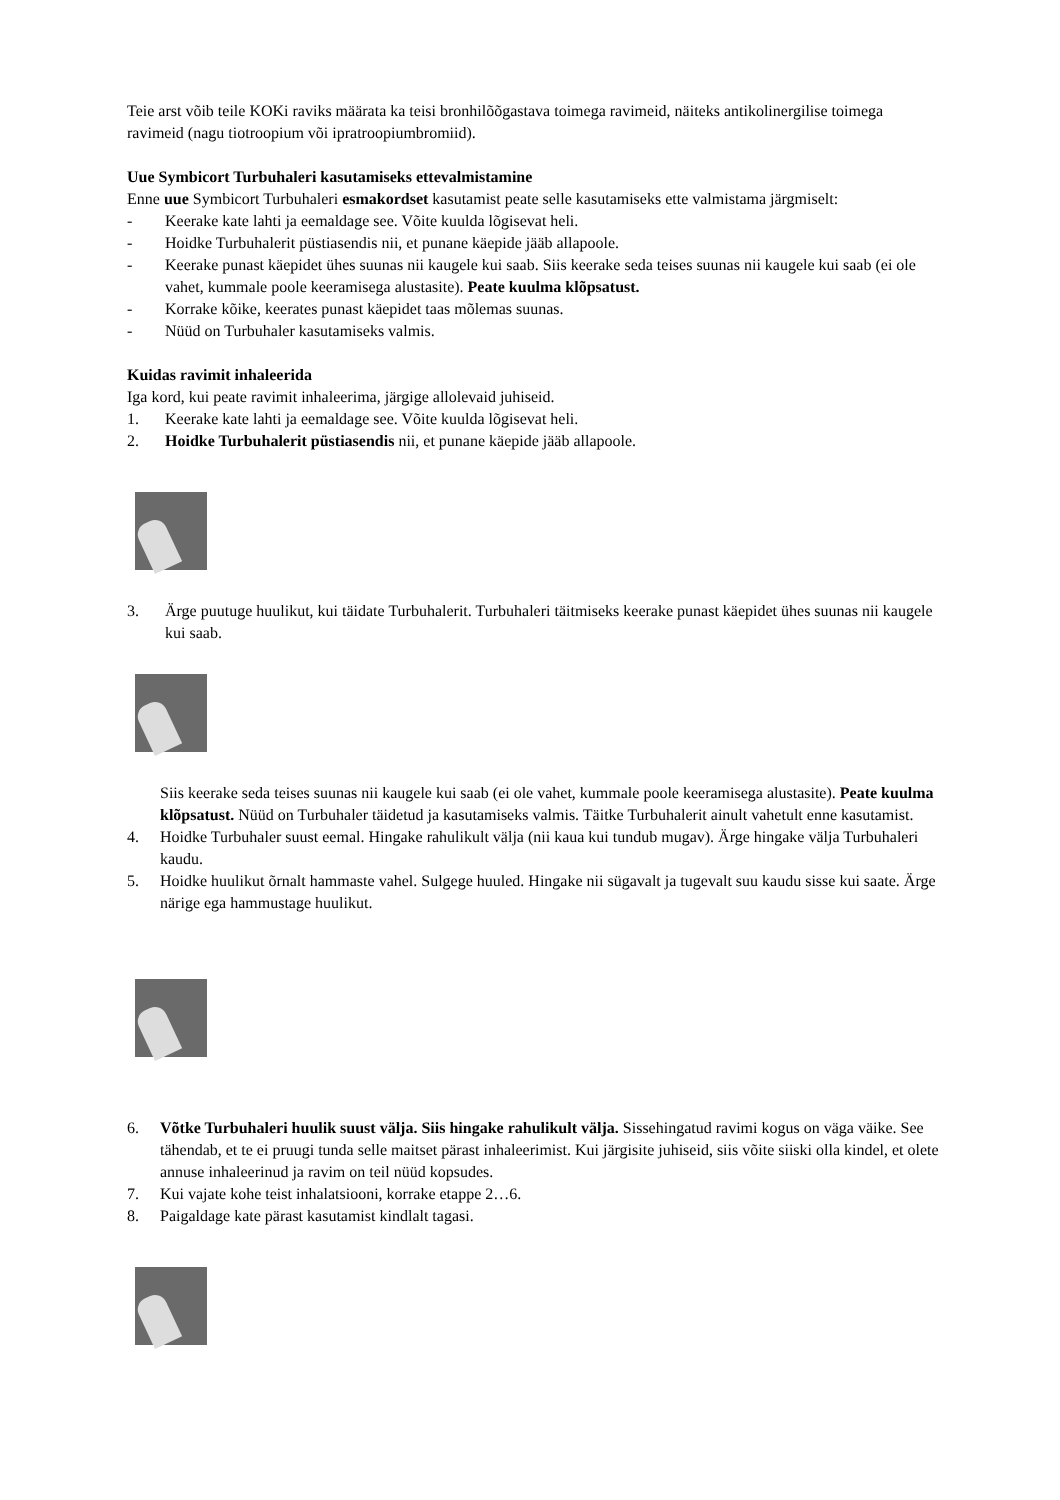Teie arst võib teile KOKi raviks määrata ka teisi bronhilõõgastava toimega ravimeid, näiteks antikolinergilise toimega ravimeid (nagu tiotroopium või ipratroopiumbromiid).
Uue Symbicort Turbuhaleri kasutamiseks ettevalmistamine
Enne uue Symbicort Turbuhaleri esmakordset kasutamist peate selle kasutamiseks ette valmistama järgmiselt:
- Keerake kate lahti ja eemaldage see. Võite kuulda lõgisevat heli.
- Hoidke Turbuhalerit püstiasendis nii, et punane käepide jääb allapoole.
- Keerake punast käepidet ühes suunas nii kaugele kui saab. Siis keerake seda teises suunas nii kaugele kui saab (ei ole vahet, kummale poole keeramisega alustasite). Peate kuulma klõpsatust.
- Korrake kõike, keerates punast käepidet taas mõlemas suunas.
- Nüüd on Turbuhaler kasutamiseks valmis.
Kuidas ravimit inhaleerida
Iga kord, kui peate ravimit inhaleerima, järgige allolevaid juhiseid.
1. Keerake kate lahti ja eemaldage see. Võite kuulda lõgisevat heli.
2. Hoidke Turbuhalerit püstiasendis nii, et punane käepide jääb allapoole.
3. Ärge puutuge huulikut, kui täidate Turbuhalerit. Turbuhaleri täitmiseks keerake punast käepidet ühes suunas nii kaugele kui saab.
Siis keerake seda teises suunas nii kaugele kui saab (ei ole vahet, kummale poole keeramisega alustasite). Peate kuulma klõpsatust. Nüüd on Turbuhaler täidetud ja kasutamiseks valmis. Täitke Turbuhalerit ainult vahetult enne kasutamist.
4. Hoidke Turbuhaler suust eemal. Hingake rahulikult välja (nii kaua kui tundub mugav). Ärge hingake välja Turbuhaleri kaudu.
5. Hoidke huulikut õrnalt hammaste vahel. Sulgege huuled. Hingake nii sügavalt ja tugevalt suu kaudu sisse kui saate. Ärge närige ega hammustage huulikut.
6. Võtke Turbuhaleri huulik suust välja. Siis hingake rahulikult välja. Sissehingatud ravimi kogus on väga väike. See tähendab, et te ei pruugi tunda selle maitset pärast inhaleerimist. Kui järgisite juhiseid, siis võite siiski olla kindel, et olete annuse inhaleerinud ja ravim on teil nüüd kopsudes.
7. Kui vajate kohe teist inhalatsiooni, korrake etappe 2…6.
8. Paigaldage kate pärast kasutamist kindlalt tagasi.